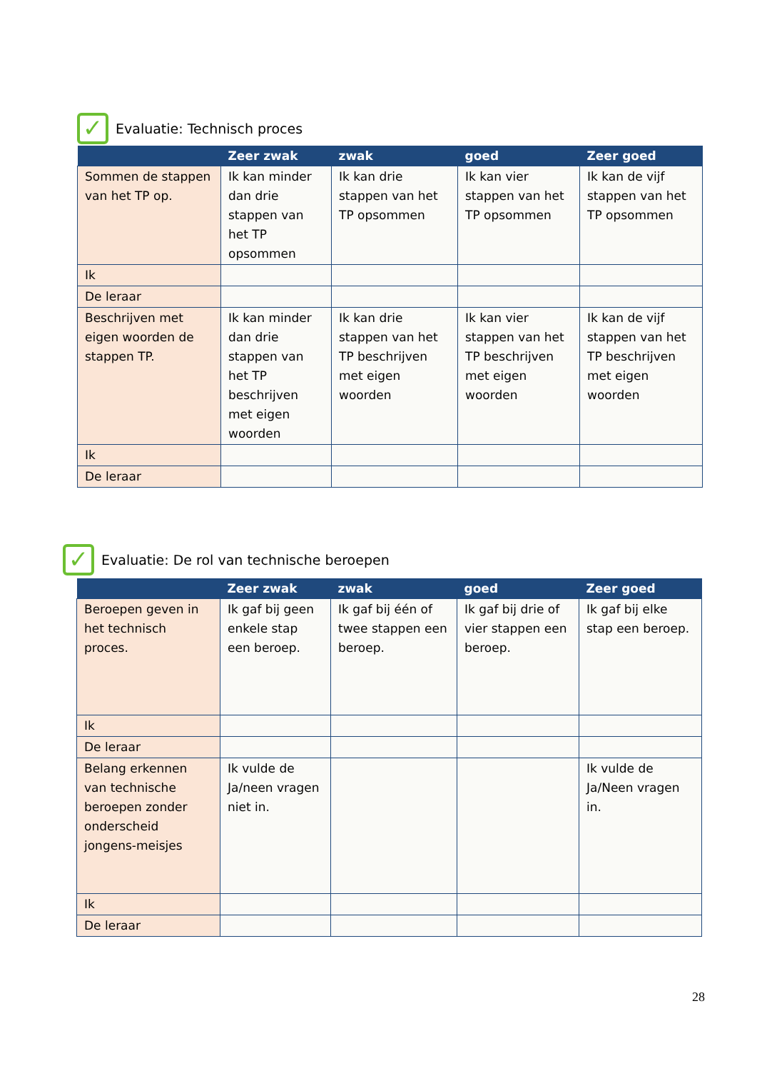✓ Evaluatie: Technisch proces
| | Zeer zwak | zwak | goed | Zeer goed |
| --- | --- | --- | --- | --- |
| Sommen de stappen van het TP op. | Ik kan minder dan drie stappen van het TP opsommen | Ik kan drie stappen van het TP opsommen | Ik kan vier stappen van het TP opsommen | Ik kan de vijf stappen van het TP opsommen |
| Ik | | | | |
| De leraar | | | | |
| Beschrijven met eigen woorden de stappen TP. | Ik kan minder dan drie stappen van het TP beschrijven met eigen woorden | Ik kan drie stappen van het TP beschrijven met eigen woorden | Ik kan vier stappen van het TP beschrijven met eigen woorden | Ik kan de vijf stappen van het TP beschrijven met eigen woorden |
| Ik | | | | |
| De leraar | | | | |
✓ Evaluatie: De rol van technische beroepen
| | Zeer zwak | zwak | goed | Zeer goed |
| --- | --- | --- | --- | --- |
| Beroepen geven in het technisch proces. | Ik gaf bij geen enkele stap een beroep. | Ik gaf bij één of twee stappen een beroep. | Ik gaf bij drie of vier stappen een beroep. | Ik gaf bij elke stap een beroep. |
| Ik | | | | |
| De leraar | | | | |
| Belang erkennen van technische beroepen zonder onderscheid jongens-meisjes | Ik vulde de Ja/neen vragen niet in. | | | Ik vulde de Ja/Neen vragen in. |
| Ik | | | | |
| De leraar | | | | |
28